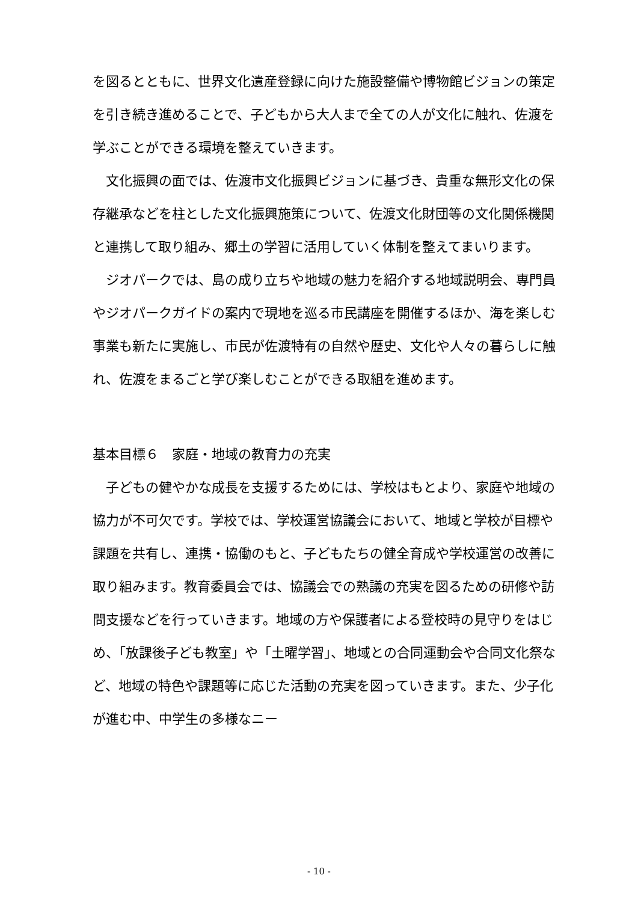を図るとともに、世界文化遺産登録に向けた施設整備や博物館ビジョンの策定を引き続き進めることで、子どもから大人まで全ての人が文化に触れ、佐渡を学ぶことができる環境を整えていきます。
　文化振興の面では、佐渡市文化振興ビジョンに基づき、貴重な無形文化の保存継承などを柱とした文化振興施策について、佐渡文化財団等の文化関係機関と連携して取り組み、郷土の学習に活用していく体制を整えてまいります。
　ジオパークでは、島の成り立ちや地域の魅力を紹介する地域説明会、専門員やジオパークガイドの案内で現地を巡る市民講座を開催するほか、海を楽しむ事業も新たに実施し、市民が佐渡特有の自然や歴史、文化や人々の暮らしに触れ、佐渡をまるごと学び楽しむことができる取組を進めます。
基本目標６　家庭・地域の教育力の充実
　子どもの健やかな成長を支援するためには、学校はもとより、家庭や地域の協力が不可欠です。学校では、学校運営協議会において、地域と学校が目標や課題を共有し、連携・協働のもと、子どもたちの健全育成や学校運営の改善に取り組みます。教育委員会では、協議会での熟議の充実を図るための研修や訪問支援などを行っていきます。地域の方や保護者による登校時の見守りをはじめ、「放課後子ども教室」や「土曜学習」、地域との合同運動会や合同文化祭など、地域の特色や課題等に応じた活動の充実を図っていきます。また、少子化が進む中、中学生の多様なニー
- 10 -